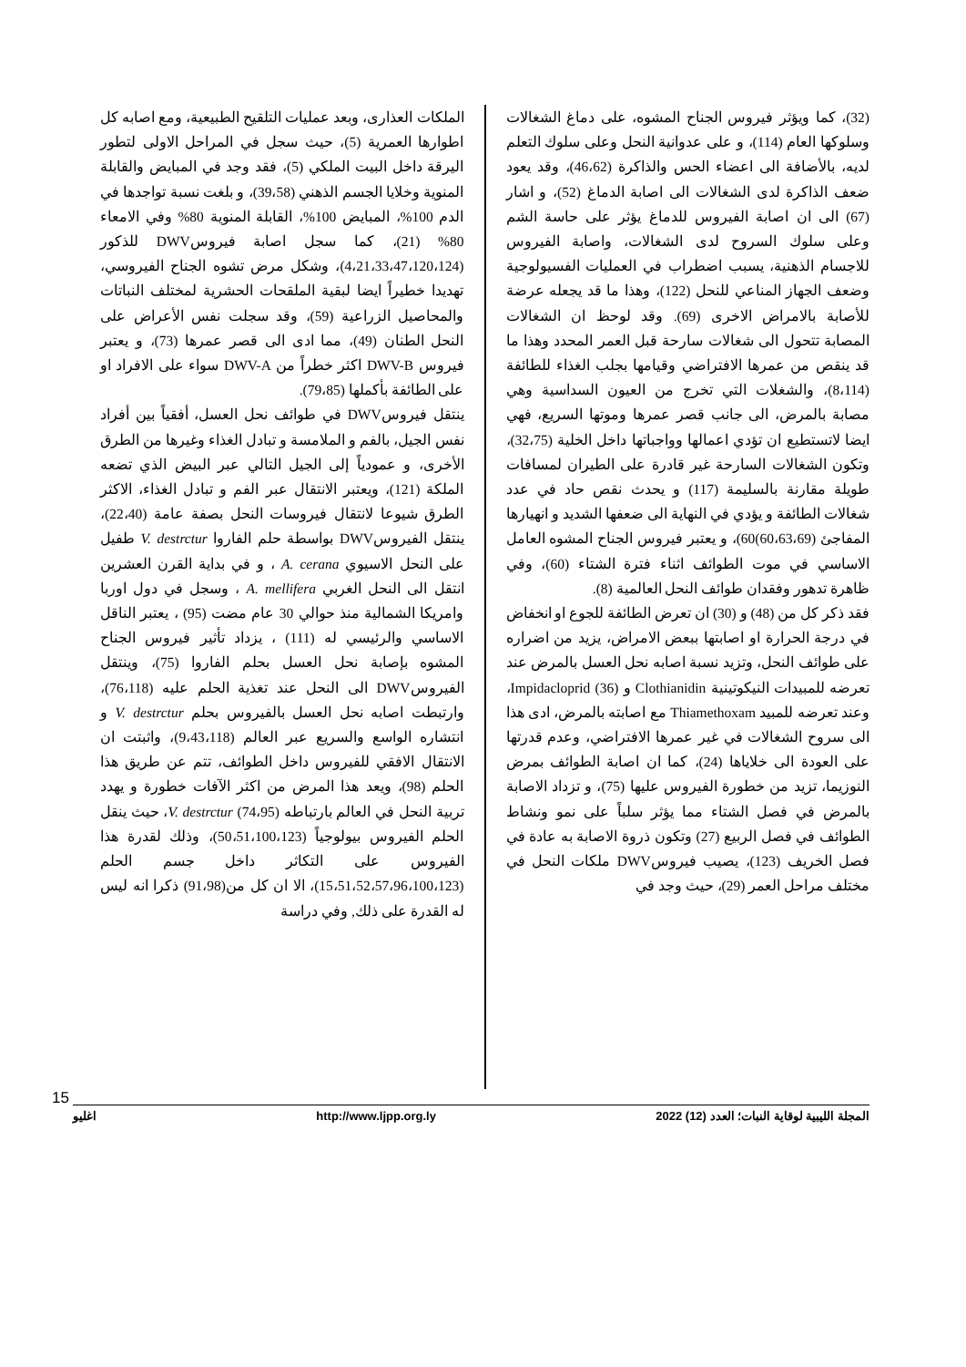(32)، كما ويؤثر فيروس الجناح المشوه، على دماغ الشغالات وسلوكها العام (114)، و على عدوانية النحل وعلى سلوك التعلم لديه، بالأضافة الى اعضاء الحس والذاكرة (46،62)، وقد يعود ضعف الذاكرة لدى الشغالات الى اصابة الدماغ (52)، و اشار (67) الى ان اصابة الفيروس للدماغ يؤثر على حاسة الشم وعلى سلوك السروح لدى الشغالات، واصابة الفيروس للاجسام الذهنية، يسبب اضطراب في العمليات الفسيولوجية وضعف الجهاز المناعي للنحل (122)، وهذا ما قد يجعله عرضة للأصابة بالامراض الاخرى (69). وقد لوحظ ان الشغالات المصابة تتحول الى شغالات سارحة قبل العمر المحدد وهذا ما قد ينقص من عمرها الافتراضي وقيامها بجلب الغذاء للطائفة (8،114)، والشغلات التي تخرج من العيون السداسية وهي مصابة بالمرض، الى جانب قصر عمرها وموتها السريع، فهي ايضا لاتستطيع ان تؤدي اعمالها وواجباتها داخل الخلية (32،75)، وتكون الشغالات السارحة غير قادرة على الطيران لمسافات طويلة مقارنة بالسليمة (117) و يحدث نقص حاد في عدد شغالات الطائفة و يؤدي في النهاية الى ضعفها الشديد و انهيارها المفاجئ (60،63،69)60)، و يعتبر فيروس الجناح المشوه العامل الاساسي في موت الطوائف اثناء فترة الشتاء (60)، وفي ظاهرة تدهور وفقدان طوائف النحل العالمية (8).
فقد ذكر كل من (48) و (30) ان تعرض الطائفة للجوع او انخفاض في درجة الحرارة او اصابتها ببعض الامراض، يزيد من اضراره على طوائف النحل، وتزيد نسبة اصابه نحل العسل بالمرض عند تعرضه للمبيدات النيكوتينية Clothianidin و Impidacloprid (36)، وعند تعرضه للمبيد Thiamethoxam مع اصابته بالمرض، ادى هذا الى سروح الشغالات في غير عمرها الافتراضي، وعدم قدرتها على العودة الى خلاياها (24)، كما ان اصابة الطوائف بمرض النوزيما، تزيد من خطورة الفيروس عليها (75)، و تزداد الاصابة بالمرض في فصل الشتاء مما يؤثر سلباً على نمو ونشاط الطوائف في فصل الربيع (27) وتكون ذروة الاصابة به عادة في فصل الخريف (123)، يصيب فيروسDWV ملكات النحل في مختلف مراحل العمر (29)، حيث وجد في
الملكات العذارى، وبعد عمليات التلقيح الطبيعية، ومع اصابه كل اطوارها العمرية (5)، حيث سجل في المراحل الاولى لتطور اليرقة داخل البيت الملكي (5)، فقد وجد في المبايض والقابلة المنوية وخلايا الجسم الذهني (39،58)، و بلغت نسبة تواجدها في الدم 100%، المبايض 100%، القابلة المنوية 80% وفي الامعاء 80% (21)، كما سجل اصابة فيروسDWV للذكور (4،21،33،47،120،124)، وشكل مرض تشوه الجناح الفيروسي، تهديدا خطيراً ايضا لبقية الملقحات الحشرية لمختلف النباتات والمحاصيل الزراعية (59)، وقد سجلت نفس الأعراض على النحل الطنان (49)، مما ادى الى قصر عمرها (73)، و يعتبر فيروس DWV-B اكثر خطراً من DWV-A سواء على الافراد او على الطائفة بأكملها (79،85).
ينتقل فيروسDWV في طوائف نحل العسل، أفقياً بين أفراد نفس الجيل، بالفم و الملامسة و تبادل الغذاء وغيرها من الطرق الأخرى، و عمودياً إلى الجيل التالي عبر البيض الذي تضعه الملكة (121)، ويعتبر الانتقال عبر الفم و تبادل الغذاء، الاكثر الطرق شيوعا لانتقال فيروسات النحل بصفة عامة (22،40)، ينتقل الفيروسDWV بواسطة حلم الفاروا V. destrctur طفيل على النحل الاسيوي A. cerana ، و في بداية القرن العشرين انتقل الى النحل الغربي A. mellifera ، وسجل في دول اوربا وامريكا الشمالية منذ حوالي 30 عام مضت (95) ، يعتبر الناقل الاساسي والرئيسي له (111) ، يزداد تأثير فيروس الجناح المشوه بإصابة نحل العسل بحلم الفاروا (75)، وينتقل الفيروسDWV الى النحل عند تغذية الحلم عليه (76،118)، وارتبطت اصابه نحل العسل بالفيروس بحلم V. destrctur و انتشاره الواسع والسريع عبر العالم (9،43،118)، واثبتت ان الانتقال الافقي للفيروس داخل الطوائف، تتم عن طريق هذا الحلم (98)، ويعد هذا المرض من اكثر الآفات خطورة و يهدد تربية النحل في العالم بارتباطه V. destrctur (74،95)، حيث ينقل الحلم الفيروس بيولوجياً (50،51،100،123)، وذلك لقدرة هذا الفيروس على التكاثر داخل جسم الحلم (15،51،52،57،96،100،123)، الا ان كل من(91،98) ذكرا انه ليس له القدرة على ذلك, وفي دراسة
15
المجلة الليبية لوقاية النبات؛ العدد (12) 2022 http://www.ljpp.org.ly اغليو